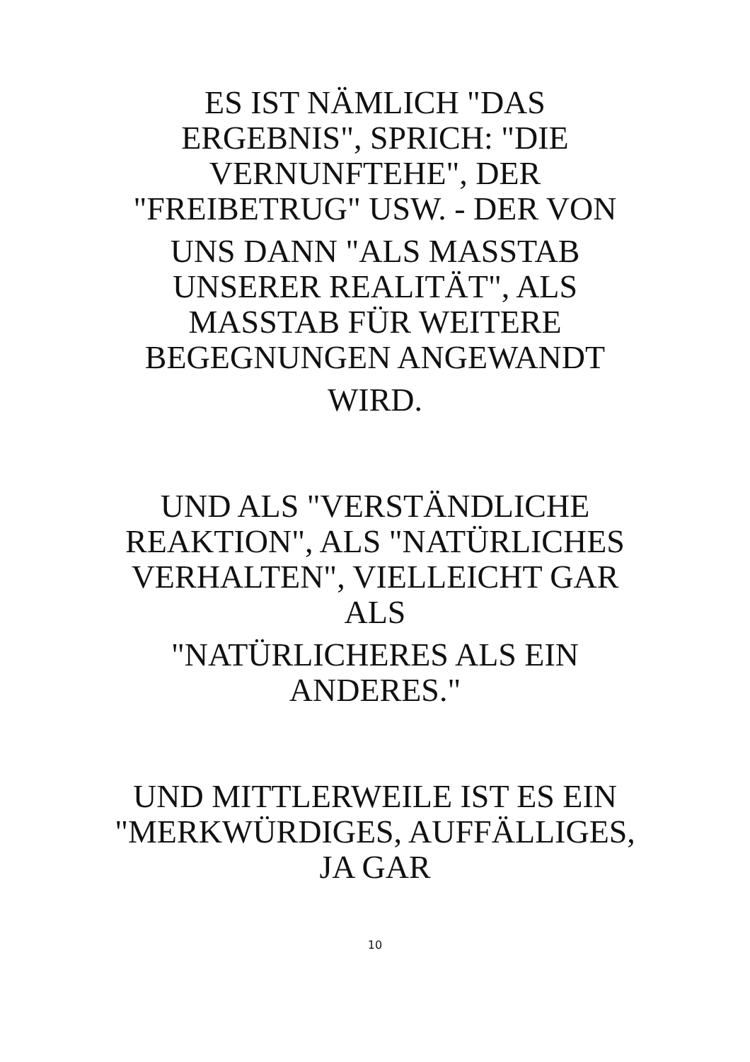ES IST NÄMLICH "DAS ERGEBNIS", SPRICH: "DIE VERNUNFTEHE", DER "FREIBETRUG" USW. - DER VON
UNS DANN "ALS MASSTAB UNSERER REALITÄT", ALS MASSTAB FÜR WEITERE BEGEGNUNGEN ANGEWANDT
WIRD.
UND ALS "VERSTÄNDLICHE REAKTION", ALS "NATÜRLICHES VERHALTEN", VIELLEICHT GAR ALS
"NATÜRLICHERES ALS EIN ANDERES."
UND MITTLERWEILE IST ES EIN "MERKWÜRDIGES, AUFFÄLLIGES, JA GAR
10